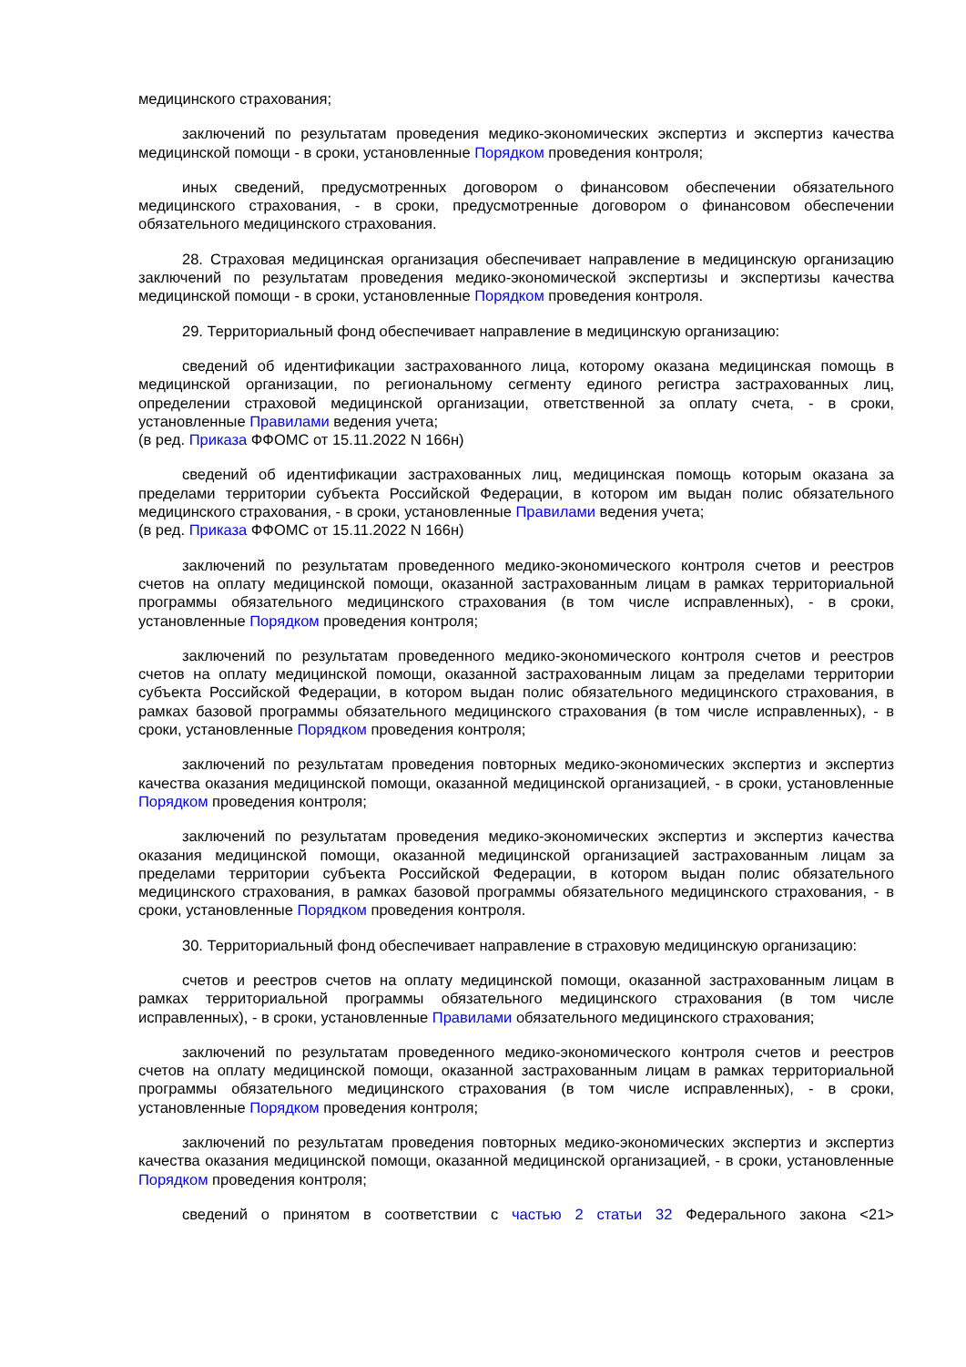медицинского страхования;
заключений по результатам проведения медико-экономических экспертиз и экспертиз качества медицинской помощи - в сроки, установленные Порядком проведения контроля;
иных сведений, предусмотренных договором о финансовом обеспечении обязательного медицинского страхования, - в сроки, предусмотренные договором о финансовом обеспечении обязательного медицинского страхования.
28. Страховая медицинская организация обеспечивает направление в медицинскую организацию заключений по результатам проведения медико-экономической экспертизы и экспертизы качества медицинской помощи - в сроки, установленные Порядком проведения контроля.
29. Территориальный фонд обеспечивает направление в медицинскую организацию:
сведений об идентификации застрахованного лица, которому оказана медицинская помощь в медицинской организации, по региональному сегменту единого регистра застрахованных лиц, определении страховой медицинской организации, ответственной за оплату счета, - в сроки, установленные Правилами ведения учета;
(в ред. Приказа ФФОМС от 15.11.2022 N 166н)
сведений об идентификации застрахованных лиц, медицинская помощь которым оказана за пределами территории субъекта Российской Федерации, в котором им выдан полис обязательного медицинского страхования, - в сроки, установленные Правилами ведения учета;
(в ред. Приказа ФФОМС от 15.11.2022 N 166н)
заключений по результатам проведенного медико-экономического контроля счетов и реестров счетов на оплату медицинской помощи, оказанной застрахованным лицам в рамках территориальной программы обязательного медицинского страхования (в том числе исправленных), - в сроки, установленные Порядком проведения контроля;
заключений по результатам проведенного медико-экономического контроля счетов и реестров счетов на оплату медицинской помощи, оказанной застрахованным лицам за пределами территории субъекта Российской Федерации, в котором выдан полис обязательного медицинского страхования, в рамках базовой программы обязательного медицинского страхования (в том числе исправленных), - в сроки, установленные Порядком проведения контроля;
заключений по результатам проведения повторных медико-экономических экспертиз и экспертиз качества оказания медицинской помощи, оказанной медицинской организацией, - в сроки, установленные Порядком проведения контроля;
заключений по результатам проведения медико-экономических экспертиз и экспертиз качества оказания медицинской помощи, оказанной медицинской организацией застрахованным лицам за пределами территории субъекта Российской Федерации, в котором выдан полис обязательного медицинского страхования, в рамках базовой программы обязательного медицинского страхования, - в сроки, установленные Порядком проведения контроля.
30. Территориальный фонд обеспечивает направление в страховую медицинскую организацию:
счетов и реестров счетов на оплату медицинской помощи, оказанной застрахованным лицам в рамках территориальной программы обязательного медицинского страхования (в том числе исправленных), - в сроки, установленные Правилами обязательного медицинского страхования;
заключений по результатам проведенного медико-экономического контроля счетов и реестров счетов на оплату медицинской помощи, оказанной застрахованным лицам в рамках территориальной программы обязательного медицинского страхования (в том числе исправленных), - в сроки, установленные Порядком проведения контроля;
заключений по результатам проведения повторных медико-экономических экспертиз и экспертиз качества оказания медицинской помощи, оказанной медицинской организацией, - в сроки, установленные Порядком проведения контроля;
сведений о принятом в соответствии с частью 2 статьи 32 Федерального закона <21>